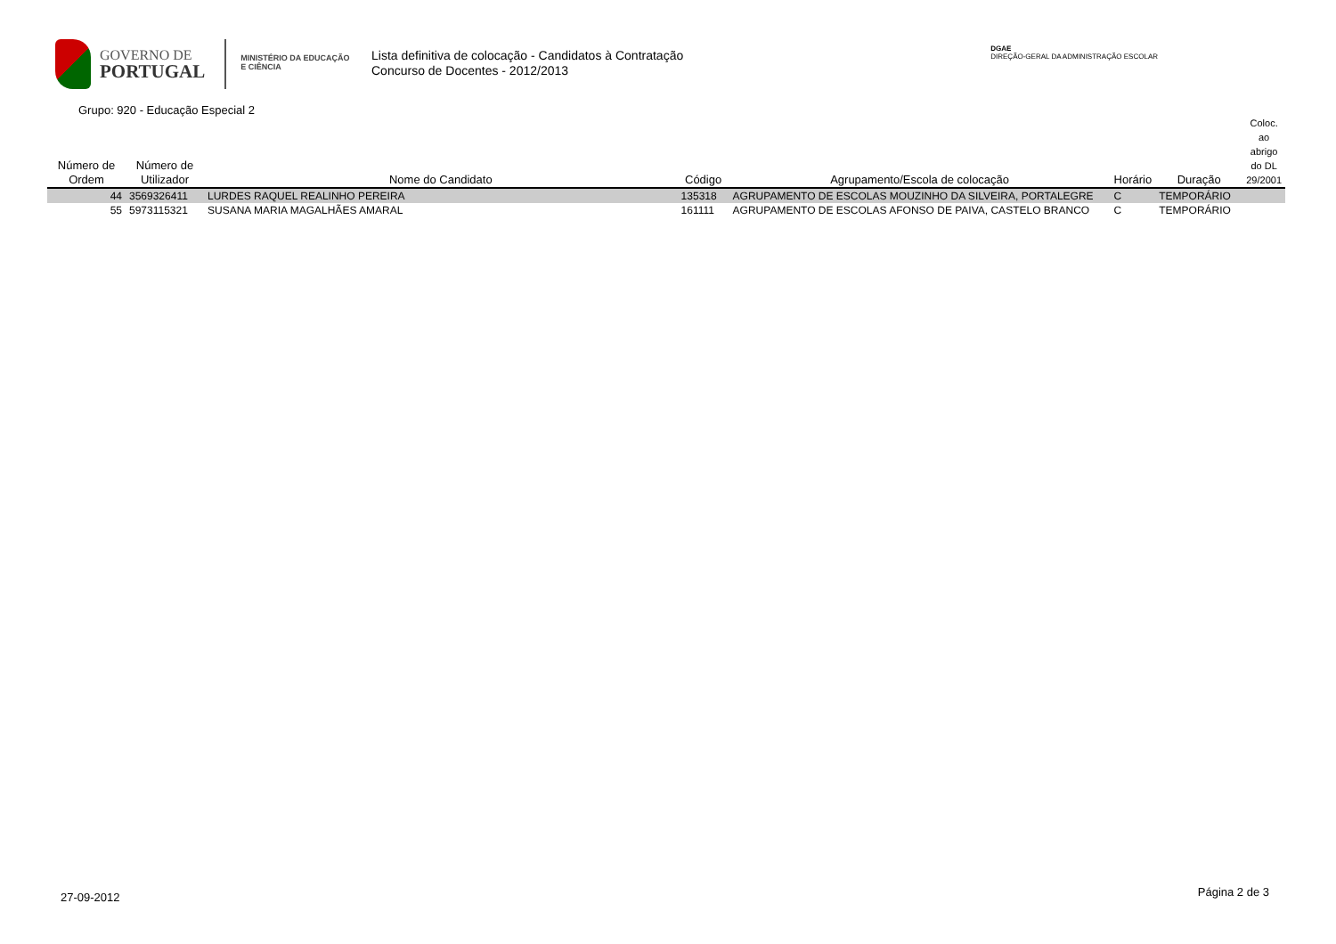GOVERNO DE
PORTUGAL
MINISTÉRIO DA EDUCAÇÃO
E CIÊNCIA
Lista definitiva de colocação - Candidatos à Contratação
Concurso de Docentes - 2012/2013
DGAE
DIREÇÃO-GERAL DA ADMINISTRAÇÃO ESCOLAR
Grupo: 920 - Educação Especial 2
| Número de Ordem | Número de Utilizador | Nome do Candidato | Código | Agrupamento/Escola de colocação | Horário | Duração | Coloc. ao abrigo do DL 29/2001 |
| --- | --- | --- | --- | --- | --- | --- | --- |
| 44 | 3569326411 | LURDES RAQUEL REALINHO PEREIRA | 135318 | AGRUPAMENTO DE ESCOLAS MOUZINHO DA SILVEIRA, PORTALEGRE | C | TEMPORÁRIO | |
| 55 | 5973115321 | SUSANA MARIA MAGALHÃES AMARAL | 161111 | AGRUPAMENTO DE ESCOLAS AFONSO DE PAIVA, CASTELO BRANCO | C | TEMPORÁRIO | |
27-09-2012 Página 2 de 3